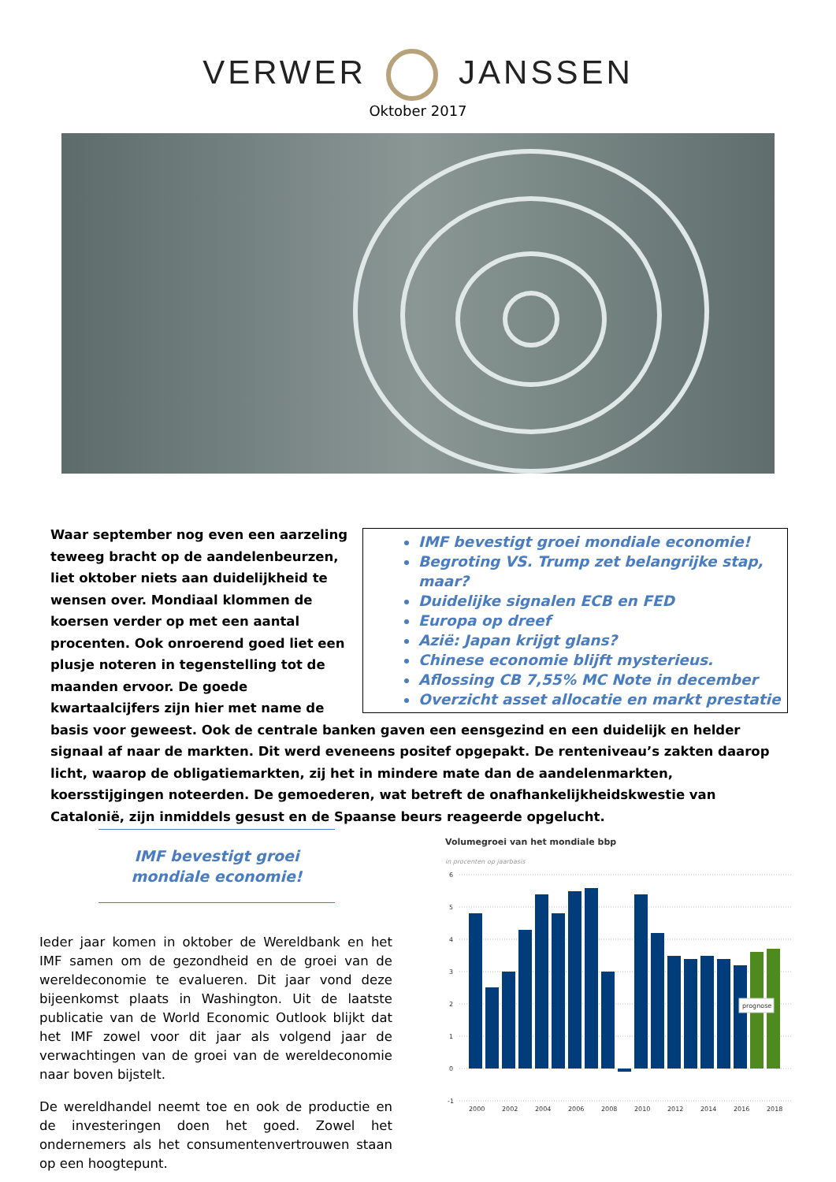VERWER JANSSEN
Oktober 2017
IMF bevestigt groei mondiale economie!
Begroting VS. Trump zet belangrijke stap, maar?
Duidelijke signalen ECB en FED
Europa op dreef
Azië: Japan krijgt glans?
Chinese economie blijft mysterieus.
Aflossing CB 7,55% MC Note in december
Overzicht asset allocatie en markt prestatie
Waar september nog even een aarzeling teweeg bracht op de aandelenbeurzen, liet oktober niets aan duidelijkheid te wensen over. Mondiaal klommen de koersen verder op met een aantal procenten. Ook onroerend goed liet een plusje noteren in tegenstelling tot de maanden ervoor. De goede kwartaalcijfers zijn hier met name de basis voor geweest. Ook de centrale banken gaven een eensgezind en een duidelijk en helder signaal af naar de markten. Dit werd eveneens positef opgepakt. De renteniveau’s zakten daarop licht, waarop de obligatiemarkten, zij het in mindere mate dan de aandelenmarkten, koersstijgingen noteerden. De gemoederen, wat betreft de onafhankelijkheidskwestie van Catalonië, zijn inmiddels gesust en de Spaanse beurs reageerde opgelucht.
IMF bevestigt groei mondiale economie!
Ieder jaar komen in oktober de Wereldbank en het IMF samen om de gezondheid en de groei van de wereldeconomie te evalueren. Dit jaar vond deze bijeenkomst plaats in Washington. Uit de laatste publicatie van de World Economic Outlook blijkt dat het IMF zowel voor dit jaar als volgend jaar de verwachtingen van de groei van de wereldeconomie naar boven bijstelt.
De wereldhandel neemt toe en ook de productie en de investeringen doen het goed. Zowel het ondernemers als het consumentenvertrouwen staan op een hoogtepunt.
Volumegroei van het mondiale bbp
in procenten op jaarbasis
6
5
4
3
2
1
0
-1
prognose
2000
2002
2004
2006
2008
2010
2012
2014
2016
2018